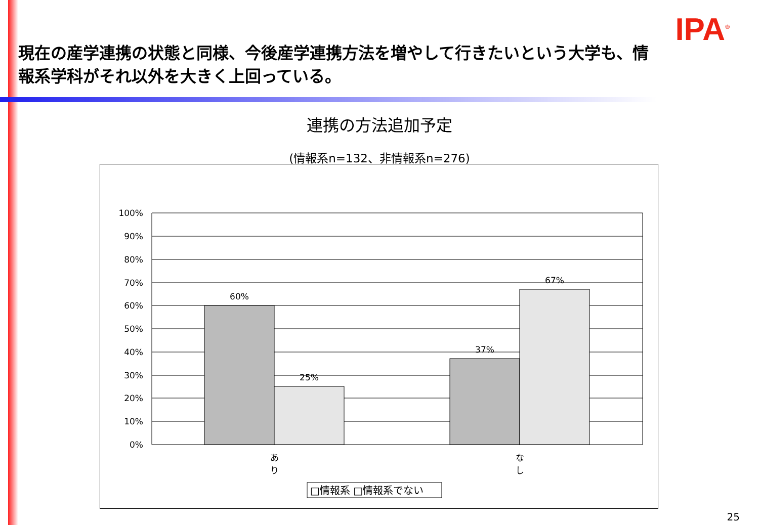IPA<sup>®</sup>
現在の産学連携の状態と同様、今後産学連携方法を増やして行きたいという大学も、情報系学科がそれ以外を大きく上回っている。
連携の方法追加予定
(情報系n=132、非情報系n=276)
100%
90%
80%
70%
60%
50%
40%
30%
20%
10%
0%
60%
25%
37%
67%
あ
り
な
し
□情報系 □情報系でない
25